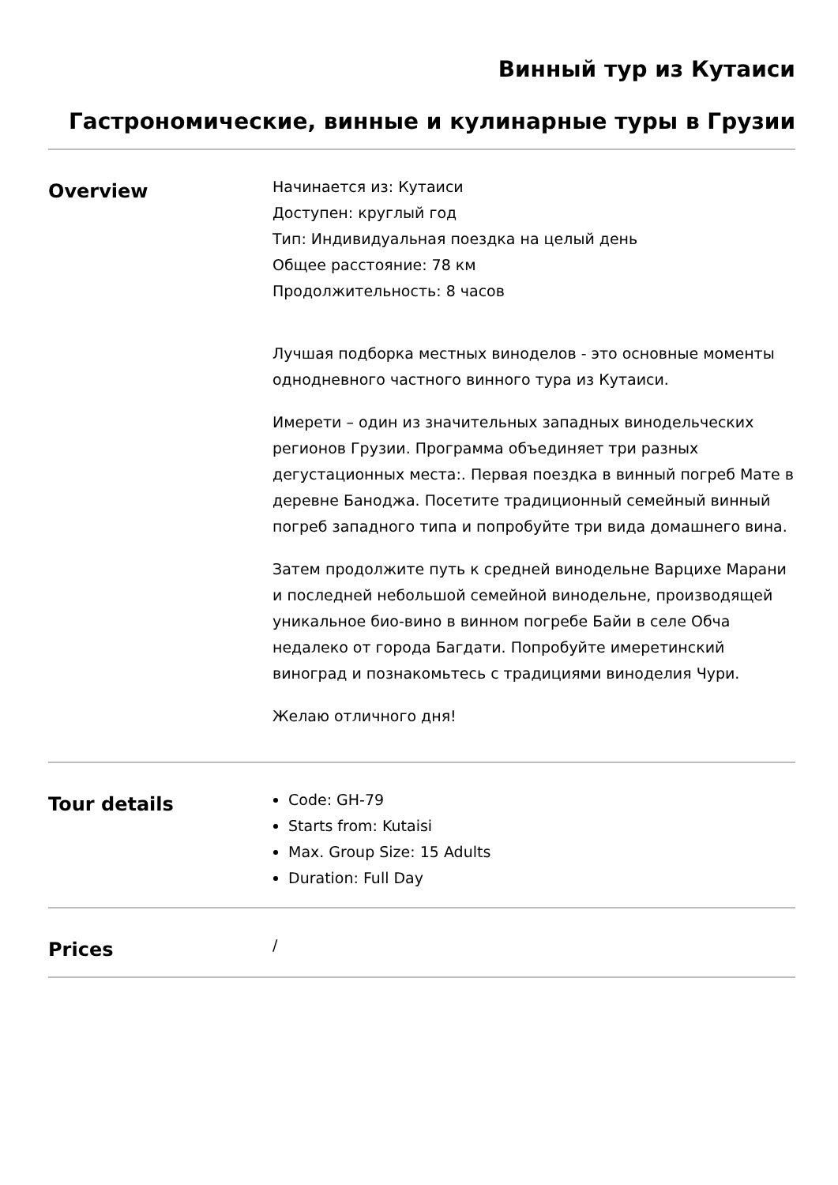Винный тур из Кутаиси
Гастрономические, винные и кулинарные туры в Грузии
Overview
Начинается из: Кутаиси
Доступен: круглый год
Тип: Индивидуальная поездка на целый день
Общее расстояние: 78 км
Продолжительность: 8 часов
Лучшая подборка местных виноделов - это основные моменты однодневного частного винного тура из Кутаиси.
Имерети – один из значительных западных винодельческих регионов Грузии. Программа объединяет три разных дегустационных места:. Первая поездка в винный погреб Мате в деревне Баноджа. Посетите традиционный семейный винный погреб западного типа и попробуйте три вида домашнего вина.
Затем продолжите путь к средней винодельне Варцихе Марани и последней небольшой семейной винодельне, производящей уникальное био-вино в винном погребе Байи в селе Обча недалеко от города Багдати. Попробуйте имеретинский виноград и познакомьтесь с традициями виноделия Чури.
Желаю отличного дня!
Tour details
Code: GH-79
Starts from: Kutaisi
Max. Group Size: 15 Adults
Duration: Full Day
Prices
/